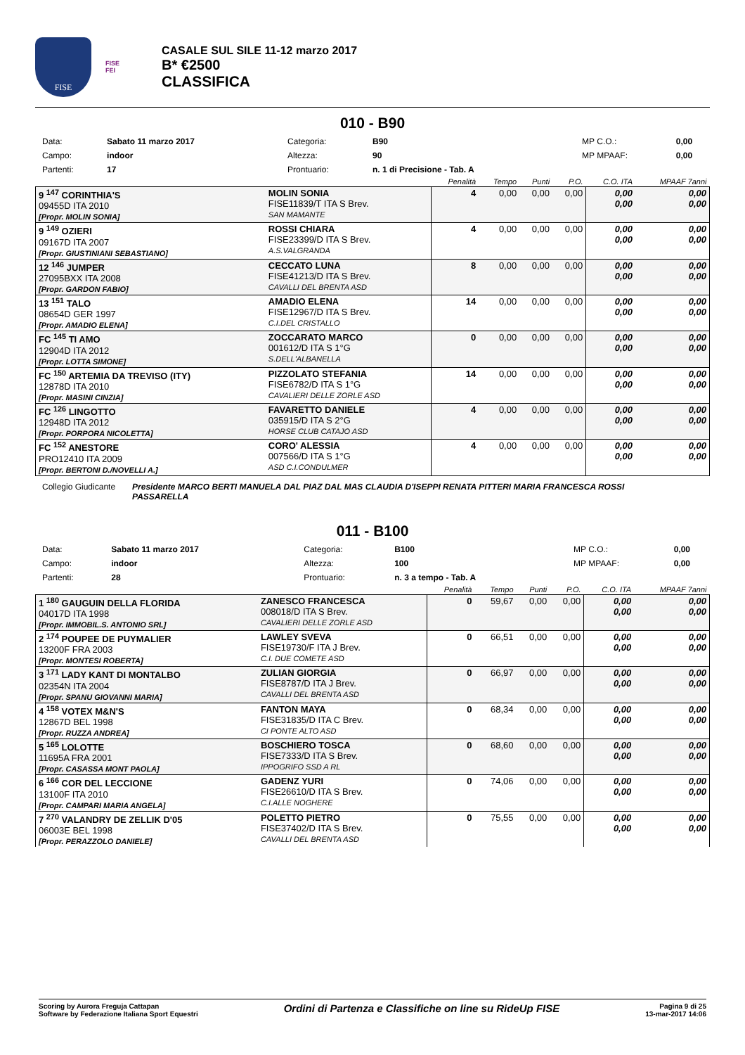FISE
FISE
FEI
CASALE SUL SILE 11-12 marzo 2017
B* €2500
CLASSIFICA
010 - B90
| Data: | Sabato 11 marzo 2017 | Categoria: | B90 | MP C.O.: | 0,00 |
| Campo: | indoor | Altezza: | 90 | MP MPAAF: | 0,00 |
| Partenti: | 17 | Prontuario: | n. 1 di Precisione - Tab. A | | |
| | | | Penalità | Tempo | Punti | P.O. | C.O. ITA | MPAAF 7anni |
| 9 <sup>147</sup> CORINTHIA'S 09455D ITA 2010 [Propr. MOLIN SONIA] | | MOLIN SONIA FISE11839/T ITA S Brev. SAN MAMANTE | 4 | 0,00 | 0,00 | 0,00 | 0,00 0,00 | 0,00 0,00 |
| 9 <sup>149</sup> OZIERI 09167D ITA 2007 [Propr. GIUSTINIANI SEBASTIANO] | | ROSSI CHIARA FISE23399/D ITA S Brev. A.S.VALGRANDA | 4 | 0,00 | 0,00 | 0,00 | 0,00 0,00 | 0,00 0,00 |
| 12 <sup>146</sup> JUMPER 27095BXX ITA 2008 [Propr. GARDON FABIO] | | CECCATO LUNA FISE41213/D ITA S Brev. CAVALLI DEL BRENTA ASD | 8 | 0,00 | 0,00 | 0,00 | 0,00 0,00 | 0,00 0,00 |
| 13 <sup>151</sup> TALO 08654D GER 1997 [Propr. AMADIO ELENA] | | AMADIO ELENA FISE12967/D ITA S Brev. C.I.DEL CRISTALLO | 14 | 0,00 | 0,00 | 0,00 | 0,00 0,00 | 0,00 0,00 |
| FC <sup>145</sup> TI AMO 12904D ITA 2012 [Propr. LOTTA SIMONE] | | ZOCCARATO MARCO 001612/D ITA S 1°G S.DELL'ALBANELLA | 0 | 0,00 | 0,00 | 0,00 | 0,00 0,00 | 0,00 0,00 |
| FC <sup>150</sup> ARTEMIA DA TREVISO (ITY) 12878D ITA 2010 [Propr. MASINI CINZIA] | | PIZZOLATO STEFANIA FISE6782/D ITA S 1°G CAVALIERI DELLE ZORLE ASD | 14 | 0,00 | 0,00 | 0,00 | 0,00 0,00 | 0,00 0,00 |
| FC <sup>126</sup> LINGOTTO 12948D ITA 2012 [Propr. PORPORA NICOLETTA] | | FAVARETTO DANIELE 035915/D ITA S 2°G HORSE CLUB CATAJO ASD | 4 | 0,00 | 0,00 | 0,00 | 0,00 0,00 | 0,00 0,00 |
| FC <sup>152</sup> ANESTORE PRO12410 ITA 2009 [Propr. BERTONI D./NOVELLI A.] | | CORO' ALESSIA 007566/D ITA S 1°G ASD C.I.CONDULMER | 4 | 0,00 | 0,00 | 0,00 | 0,00 0,00 | 0,00 0,00 |
Collegio Giudicante Presidente MARCO BERTI MANUELA DAL PIAZ DAL MAS CLAUDIA D'ISEPPI RENATA PITTERI MARIA FRANCESCA ROSSI PASSARELLA
011 - B100
| Data: | Sabato 11 marzo 2017 | Categoria: | B100 | MP C.O.: | 0,00 |
| Campo: | indoor | Altezza: | 100 | MP MPAAF: | 0,00 |
| Partenti: | 28 | Prontuario: | n. 3 a tempo - Tab. A | | |
| | | | Penalità | Tempo | Punti | P.O. | C.O. ITA | MPAAF 7anni |
| 1 <sup>180</sup> GAUGUIN DELLA FLORIDA 04017D ITA 1998 [Propr. IMMOBIL.S. ANTONIO SRL] | | ZANESCO FRANCESCA 008018/D ITA S Brev. CAVALIERI DELLE ZORLE ASD | 0 | 59,67 | 0,00 | 0,00 | 0,00 0,00 | 0,00 0,00 |
| 2 <sup>174</sup> POUPEE DE PUYMALIER 13200F FRA 2003 [Propr. MONTESI ROBERTA] | | LAWLEY SVEVA FISE19730/F ITA J Brev. C.I. DUE COMETE ASD | 0 | 66,51 | 0,00 | 0,00 | 0,00 0,00 | 0,00 0,00 |
| 3 <sup>171</sup> LADY KANT DI MONTALBO 02354N ITA 2004 [Propr. SPANU GIOVANNI MARIA] | | ZULIAN GIORGIA FISE8787/D ITA J Brev. CAVALLI DEL BRENTA ASD | 0 | 66,97 | 0,00 | 0,00 | 0,00 0,00 | 0,00 0,00 |
| 4 <sup>158</sup> VOTEX M&N'S 12867D BEL 1998 [Propr. RUZZA ANDREA] | | FANTON MAYA FISE31835/D ITA C Brev. CI PONTE ALTO ASD | 0 | 68,34 | 0,00 | 0,00 | 0,00 0,00 | 0,00 0,00 |
| 5 <sup>165</sup> LOLOTTE 11695A FRA 2001 [Propr. CASASSA MONT PAOLA] | | BOSCHIERO TOSCA FISE7333/D ITA S Brev. IPPOGRIFO SSD A RL | 0 | 68,60 | 0,00 | 0,00 | 0,00 0,00 | 0,00 0,00 |
| 6 <sup>166</sup> COR DEL LECCIONE 13100F ITA 2010 [Propr. CAMPARI MARIA ANGELA] | | GADENZ YURI FISE26610/D ITA S Brev. C.I.ALLE NOGHERE | 0 | 74,06 | 0,00 | 0,00 | 0,00 0,00 | 0,00 0,00 |
| 7 <sup>270</sup> VALANDRY DE ZELLIK D'05 06003E BEL 1998 [Propr. PERAZZOLO DANIELE] | | POLETTO PIETRO FISE37402/D ITA S Brev. CAVALLI DEL BRENTA ASD | 0 | 75,55 | 0,00 | 0,00 | 0,00 0,00 | 0,00 0,00 |
Scoring by Aurora Freguja Cattapan
Software by Federazione Italiana Sport Equestri
Ordini di Partenza e Classifiche on line su RideUp FISE
Pagina 9 di 25
13-mar-2017 14:06